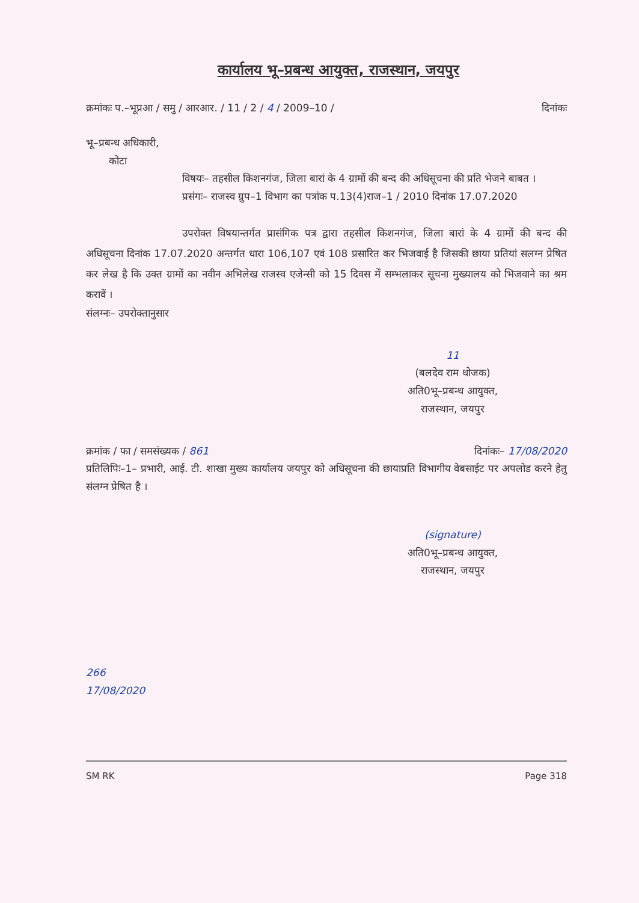कार्यालय भू–प्रबन्ध आयुक्त, राजस्थान, जयपुर
क्रमांकः प.–भूप्रआ / समु / आरआर. / 11 / 2 / 4 / 2009–10 / दिनांकः
भू–प्रबन्ध अधिकारी,
कोटा
विषयः– तहसील किशनगंज, जिला बारां के 4 ग्रामों की बन्द की अधिसूचना की प्रति भेजने बाबत ।
प्रसंगः– राजस्व ग्रुप–1 विभाग का पत्रांक प.13(4)राज–1 / 2010 दिनांक 17.07.2020
उपरोक्त विषयान्तर्गत प्रासंगिक पत्र द्वारा तहसील किशनगंज, जिला बारां के 4 ग्रामों की बन्द की अधिसूचना दिनांक 17.07.2020 अन्तर्गत धारा 106,107 एवं 108 प्रसारित कर भिजवाई है जिसकी छाया प्रतियां सलग्न प्रेषित कर लेख है कि उक्त ग्रामों का नवीन अभिलेख राजस्व एजेन्सी को 15 दिवस में सम्भलाकर सूचना मुख्यालय को भिजवाने का श्रम करावें ।
संलग्नः– उपरोक्तानुसार
11
(बलदेव राम धोजक)
अति0भू–प्रबन्ध आयुक्त,
राजस्थान, जयपुर
क्रमांक / फा / समसंख्यक / 861 दिनांकः– 17/08/2020
प्रतिलिपिः–1– प्रभारी, आई. टी. शाखा मुख्य कार्यालय जयपुर को अधिसूचना की छायाप्रति विभागीय वेबसाईट पर अपलोड करने हेतु संलग्न प्रेषित है ।
(signature)
अति0भू–प्रबन्ध आयुक्त,
राजस्थान, जयपुर
266
17/08/2020
SM RK Page 318